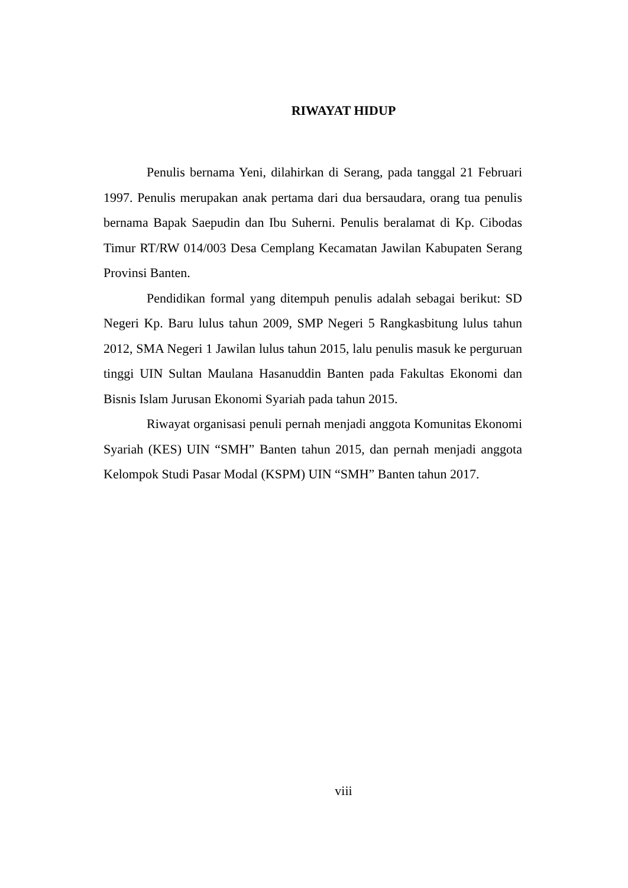RIWAYAT HIDUP
Penulis bernama Yeni, dilahirkan di Serang, pada tanggal 21 Februari 1997. Penulis merupakan anak pertama dari dua bersaudara, orang tua penulis bernama Bapak Saepudin dan Ibu Suherni. Penulis beralamat di Kp. Cibodas Timur RT/RW 014/003 Desa Cemplang Kecamatan Jawilan Kabupaten Serang Provinsi Banten.
Pendidikan formal yang ditempuh penulis adalah sebagai berikut: SD Negeri Kp. Baru lulus tahun 2009, SMP Negeri 5 Rangkasbitung lulus tahun 2012, SMA Negeri 1 Jawilan lulus tahun 2015, lalu penulis masuk ke perguruan tinggi UIN Sultan Maulana Hasanuddin Banten pada Fakultas Ekonomi dan Bisnis Islam Jurusan Ekonomi Syariah pada tahun 2015.
Riwayat organisasi penuli pernah menjadi anggota Komunitas Ekonomi Syariah (KES) UIN “SMH” Banten tahun 2015, dan pernah menjadi anggota Kelompok Studi Pasar Modal (KSPM) UIN “SMH” Banten tahun 2017.
viii